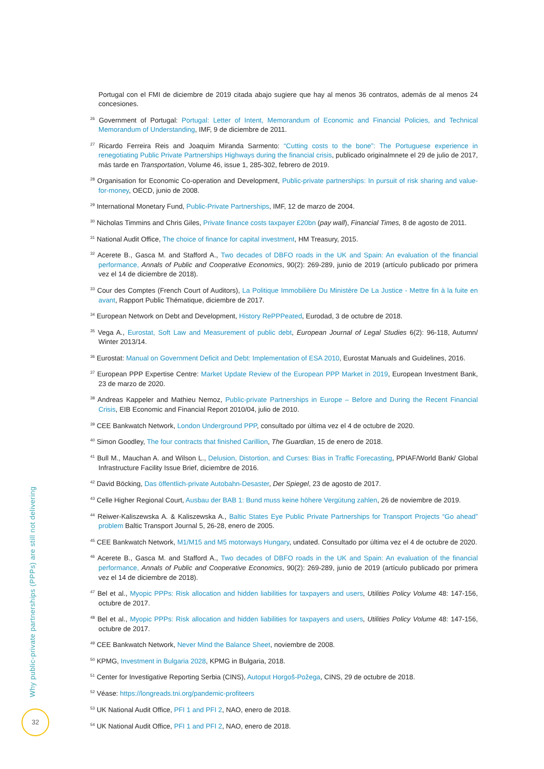Portugal con el FMI de diciembre de 2019 citada abajo sugiere que hay al menos 36 contratos, además de al menos 24 concesiones.
<sup>26</sup> Government of Portugal: Portugal: Letter of Intent, Memorandum of Economic and Financial Policies, and Technical Memorandum of Understanding, IMF, 9 de diciembre de 2011.
<sup>27</sup> Ricardo Ferreira Reis and Joaquim Miranda Sarmento: “Cutting costs to the bone”: The Portuguese experience in renegotiating Public Private Partnerships Highways during the financial crisis, publicado originalmnete el 29 de julio de 2017, más tarde en Transportation, Volume 46, issue 1, 285-302, febrero de 2019.
<sup>28</sup> Organisation for Economic Co-operation and Development, Public-private partnerships: In pursuit of risk sharing and value-for-money, OECD, junio de 2008.
<sup>29</sup> International Monetary Fund, Public-Private Partnerships, IMF, 12 de marzo de 2004.
<sup>30</sup> Nicholas Timmins and Chris Giles, Private finance costs taxpayer £20bn (pay wall), Financial Times, 8 de agosto de 2011.
<sup>31</sup> National Audit Office, The choice of finance for capital investment, HM Treasury, 2015.
<sup>32</sup> Acerete B., Gasca M. and Stafford A., Two decades of DBFO roads in the UK and Spain: An evaluation of the financial performance, Annals of Public and Cooperative Economics, 90(2): 269-289, junio de 2019 (artículo publicado por primera vez el 14 de diciembre de 2018).
<sup>33</sup> Cour des Comptes (French Court of Auditors), La Politique Immobilière Du Ministère De La Justice - Mettre fin à la fuite en avant, Rapport Public Thématique, diciembre de 2017.
<sup>34</sup> European Network on Debt and Development, History RePPPeated, Eurodad, 3 de octubre de 2018.
<sup>35</sup> Vega A., Eurostat, Soft Law and Measurement of public debt, European Journal of Legal Studies 6(2): 96-118, Autumn/ Winter 2013/14.
<sup>36</sup> Eurostat: Manual on Government Deficit and Debt: Implementation of ESA 2010, Eurostat Manuals and Guidelines, 2016.
<sup>37</sup> European PPP Expertise Centre: Market Update Review of the European PPP Market in 2019, European Investment Bank, 23 de marzo de 2020.
<sup>38</sup> Andreas Kappeler and Mathieu Nemoz, Public-private Partnerships in Europe – Before and During the Recent Financial Crisis, EIB Economic and Financial Report 2010/04, julio de 2010.
<sup>39</sup> CEE Bankwatch Network, London Underground PPP, consultado por última vez el 4 de octubre de 2020.
<sup>40</sup> Simon Goodley, The four contracts that finished Carillion, The Guardian, 15 de enero de 2018.
<sup>41</sup> Bull M., Mauchan A. and Wilson L., Delusion, Distortion, and Curses: Bias in Traffic Forecasting, PPIAF/World Bank/ Global Infrastructure Facility Issue Brief, diciembre de 2016.
<sup>42</sup> David Böcking, Das öffentlich-private Autobahn-Desaster, Der Spiegel, 23 de agosto de 2017.
<sup>43</sup> Celle Higher Regional Court, Ausbau der BAB 1: Bund muss keine höhere Vergütung zahlen, 26 de noviembre de 2019.
<sup>44</sup> Reiwer-Kaliszewska A. & Kaliszewska A., Baltic States Eye Public Private Partnerships for Transport Projects “Go ahead” problem Baltic Transport Journal 5, 26-28, enero de 2005.
<sup>45</sup> CEE Bankwatch Network, M1/M15 and M5 motorways Hungary, undated. Consultado por última vez el 4 de octubre de 2020.
<sup>46</sup> Acerete B., Gasca M. and Stafford A., Two decades of DBFO roads in the UK and Spain: An evaluation of the financial performance, Annals of Public and Cooperative Economics, 90(2): 269-289, junio de 2019 (artículo publicado por primera vez el 14 de diciembre de 2018).
<sup>47</sup> Bel et al., Myopic PPPs: Risk allocation and hidden liabilities for taxpayers and users, Utilities Policy Volume 48: 147-156, octubre de 2017.
<sup>48</sup> Bel et al., Myopic PPPs: Risk allocation and hidden liabilities for taxpayers and users, Utilities Policy Volume 48: 147-156, octubre de 2017.
<sup>49</sup> CEE Bankwatch Network, Never Mind the Balance Sheet, noviembre de 2008.
<sup>50</sup> KPMG, Investment in Bulgaria 2028, KPMG in Bulgaria, 2018.
<sup>51</sup> Center for Investigative Reporting Serbia (CINS), Autoput Horgoš-Požega, CINS, 29 de octubre de 2018.
<sup>52</sup> Véase: https://longreads.tni.org/pandemic-profiteers
<sup>53</sup> UK National Audit Office, PFI 1 and PFI 2, NAO, enero de 2018.
<sup>54</sup> UK National Audit Office, PFI 1 and PFI 2, NAO, enero de 2018.
Why public-private partnerships (PPPs) are still not delivering
32